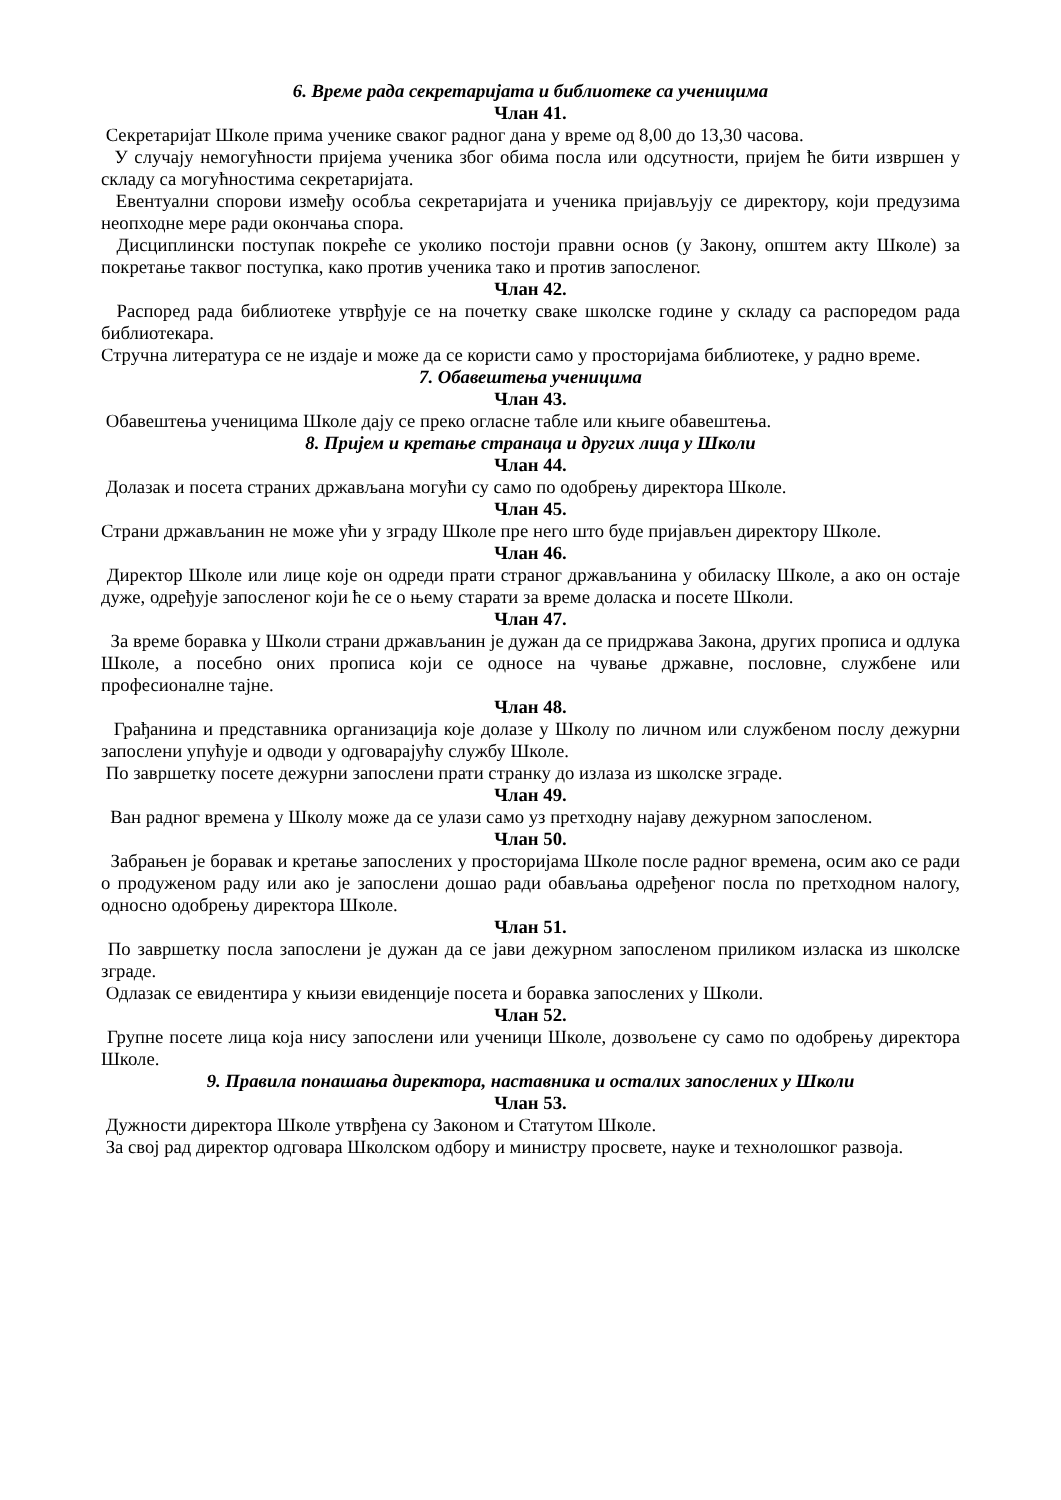6. Време рада секретаријата и библиотеке са ученицима
Члан 41.
Секретаријат Школе прима ученике сваког радног дана у време од 8,00 до 13,30 часова.
У случају немогућности пријема ученика због обима посла или одсутности, пријем ће бити извршен у складу са могућностима секретаријата.
Евентуални спорови између особља секретаријата и ученика пријављују се директору, који предузима неопходне мере ради окончања спора.
Дисциплински поступак покреће се уколико постоји правни основ (у Закону, општем акту Школе) за покретање таквог поступка, како против ученика тако и против запосленог.
Члан 42.
Распоред рада библиотеке утврђује се на почетку сваке школске године у складу са распоредом рада библиотекара.
Стручна литература се не издаје и може да се користи само у просторијама библиотеке, у радно време.
7. Обавештења ученицима
Члан 43.
Обавештења ученицима Школе дају се преко огласне табле или књиге обавештења.
8. Пријем и кретање странаца и других лица у Школи
Члан 44.
Долазак и посета страних држављана могући су само по одобрењу директора Школе.
Члан 45.
Страни држављанин не може ући у зграду Школе пре него што буде пријављен директору Школе.
Члан 46.
Директор Школе или лице које он одреди прати страног држављанина у обиласку Школе, а ако он остаје дуже, одређује запосленог који ће се о њему старати за време доласка и посете Школи.
Члан 47.
За време боравка у Школи страни држављанин је дужан да се придржава Закона, других прописа и одлука Школе, а посебно оних прописа који се односе на чување државне, пословне, службене или професионалне тајне.
Члан 48.
Грађанина и представника организација које долазе у Школу по личном или службеном послу дежурни запослени упућује и одводи у одговарајућу службу Школе.
По завршетку посете дежурни запослени прати странку до излаза из школске зграде.
Члан 49.
Ван радног времена у Школу може да се улази само уз претходну најаву дежурном запосленом.
Члан 50.
Забрањен је боравак и кретање запослених у просторијама Школе после радног времена, осим ако се ради о продуженом раду или ако је запослени дошао ради обављања одређеног посла по претходном налогу, односно одобрењу директора Школе.
Члан 51.
По завршетку посла запослени је дужан да се јави дежурном запосленом приликом изласка из школске зграде.
Одлазак се евидентира у књизи евиденције посета и боравка запослених у Школи.
Члан 52.
Групне посете лица која нису запослени или ученици Школе, дозвољене су само по одобрењу директора Школе.
9. Правила понашања директора, наставника и осталих запослених у Школи
Члан 53.
Дужности директора Школе утврђена су Законом и Статутом Школе.
За свој рад директор одговара Школском одбору и министру просвете, науке и технолошког развоја.